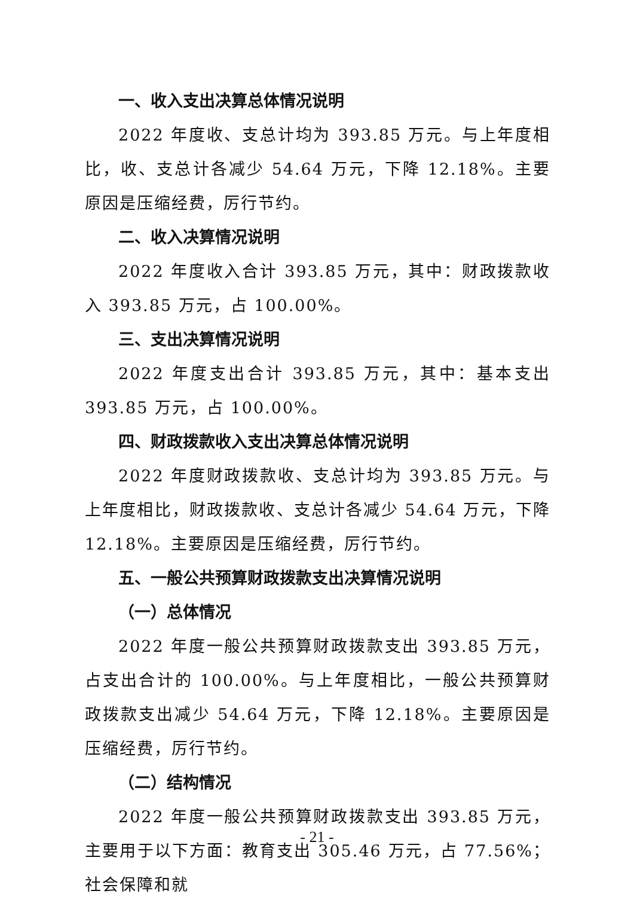一、收入支出决算总体情况说明
2022 年度收、支总计均为 393.85 万元。与上年度相比，收、支总计各减少 54.64 万元，下降 12.18%。主要原因是压缩经费，厉行节约。
二、收入决算情况说明
2022 年度收入合计 393.85 万元，其中：财政拨款收入 393.85 万元，占 100.00%。
三、支出决算情况说明
2022 年度支出合计 393.85 万元，其中：基本支出 393.85 万元，占 100.00%。
四、财政拨款收入支出决算总体情况说明
2022 年度财政拨款收、支总计均为 393.85 万元。与上年度相比，财政拨款收、支总计各减少 54.64 万元，下降 12.18%。主要原因是压缩经费，厉行节约。
五、一般公共预算财政拨款支出决算情况说明
（一）总体情况
2022 年度一般公共预算财政拨款支出 393.85 万元，占支出合计的 100.00%。与上年度相比，一般公共预算财政拨款支出减少 54.64 万元，下降 12.18%。主要原因是压缩经费，厉行节约。
（二）结构情况
2022 年度一般公共预算财政拨款支出 393.85 万元，主要用于以下方面：教育支出 305.46 万元，占 77.56%；社会保障和就
- 21 -